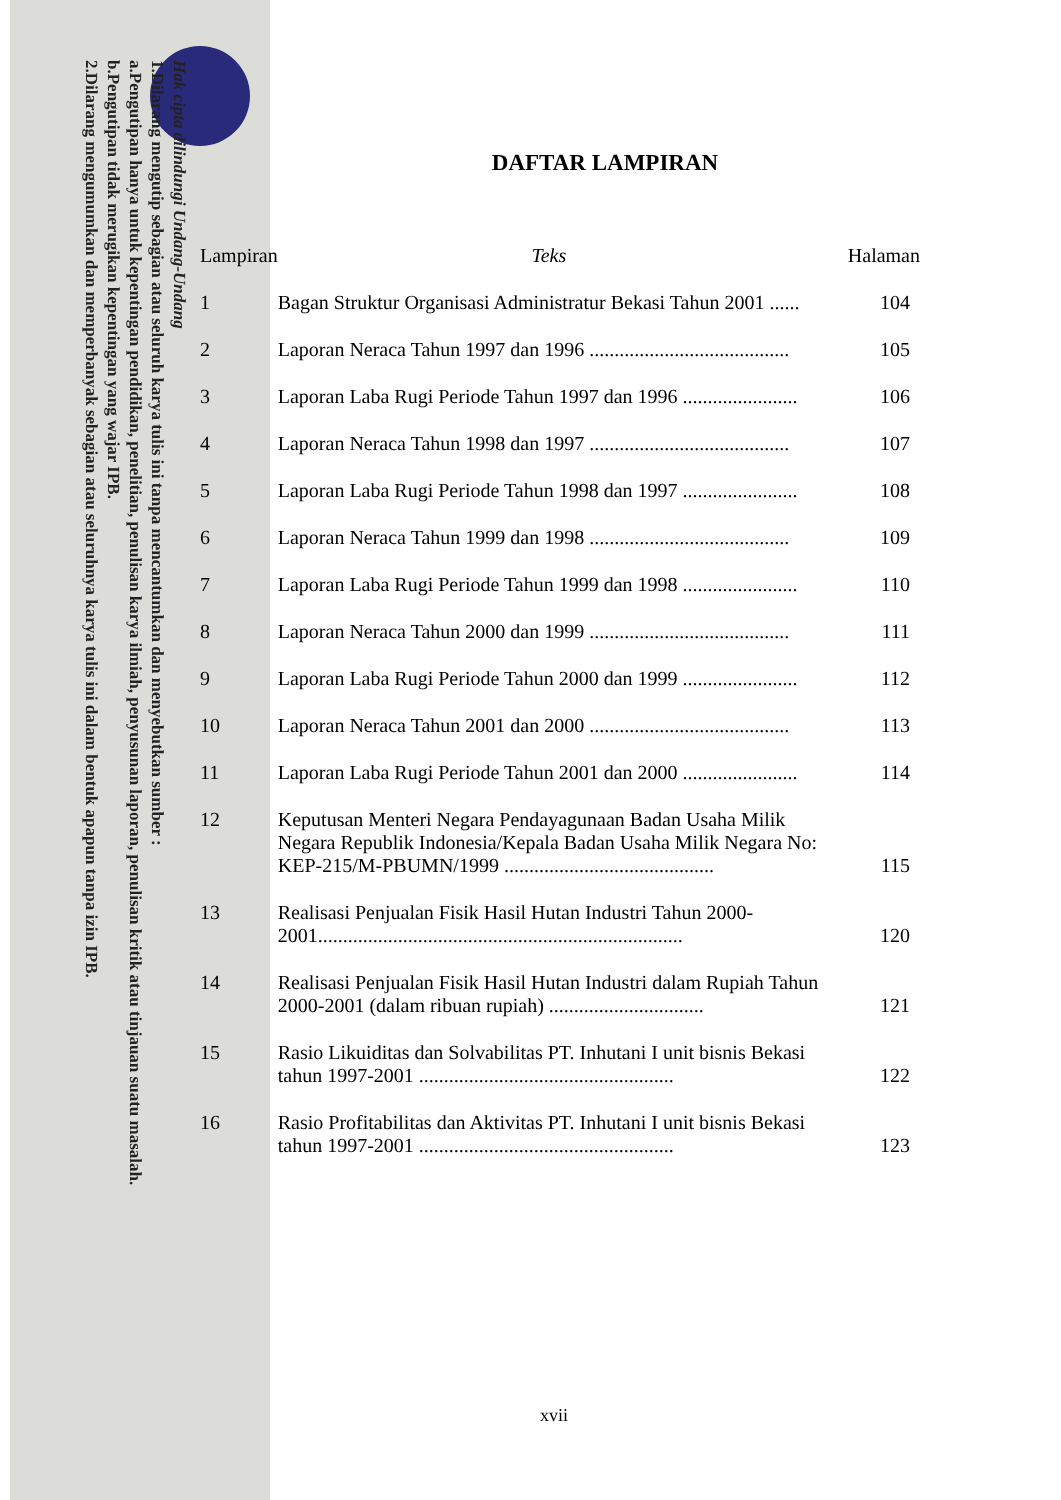Hak cipta dilindungi Undang-Undang
1.Dilarang mengutip sebagian atau seluruh karya tulis ini tanpa mencantumkan dan menyebutkan sumber :
a.Pengutipan hanya untuk kepentingan pendidikan, penelitian, penulisan karya ilmiah, penyusunan laporan, penulisan kritik atau tinjauan suatu masalah.
b.Pengutipan tidak merugikan kepentingan yang wajar IPB.
2.Dilarang mengumumkan dan memperbanyak sebagian atau seluruhnya karya tulis ini dalam bentuk apapun tanpa izin IPB.
DAFTAR LAMPIRAN
| Lampiran | Teks | Halaman |
| --- | --- | --- |
| 1 | Bagan Struktur Organisasi Administratur Bekasi Tahun 2001 ...... | 104 |
| 2 | Laporan Neraca Tahun 1997 dan 1996 ........................................ | 105 |
| 3 | Laporan Laba Rugi Periode Tahun 1997 dan 1996 ....................... | 106 |
| 4 | Laporan Neraca Tahun 1998 dan 1997 ........................................ | 107 |
| 5 | Laporan Laba Rugi Periode Tahun 1998 dan 1997 ....................... | 108 |
| 6 | Laporan Neraca Tahun 1999 dan 1998 ........................................ | 109 |
| 7 | Laporan Laba Rugi Periode Tahun 1999 dan 1998 ....................... | 110 |
| 8 | Laporan Neraca Tahun 2000 dan 1999 ........................................ | 111 |
| 9 | Laporan Laba Rugi Periode Tahun 2000 dan 1999 ....................... | 112 |
| 10 | Laporan Neraca Tahun 2001 dan 2000 ........................................ | 113 |
| 11 | Laporan Laba Rugi Periode Tahun 2001 dan 2000 ....................... | 114 |
| 12 | Keputusan Menteri Negara Pendayagunaan Badan Usaha Milik Negara Republik Indonesia/Kepala Badan Usaha Milik Negara No: KEP-215/M-PBUMN/1999 .......................................... | 115 |
| 13 | Realisasi Penjualan Fisik Hasil Hutan Industri Tahun 2000-2001......................................................................... | 120 |
| 14 | Realisasi Penjualan Fisik Hasil Hutan Industri dalam Rupiah Tahun 2000-2001 (dalam ribuan rupiah) ............................... | 121 |
| 15 | Rasio Likuiditas dan Solvabilitas PT. Inhutani I unit bisnis Bekasi tahun 1997-2001 ................................................... | 122 |
| 16 | Rasio Profitabilitas dan Aktivitas PT. Inhutani I unit bisnis Bekasi tahun 1997-2001 ................................................... | 123 |
xvii